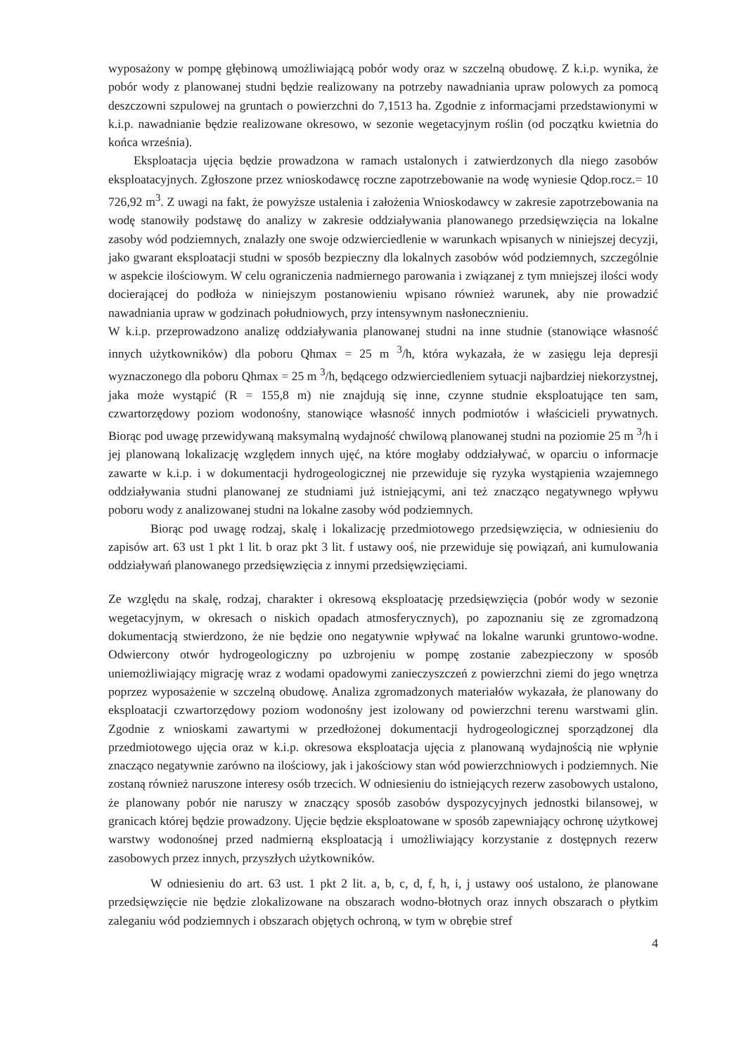wyposażony w pompę głębinową umożliwiającą pobór wody oraz w szczelną obudowę. Z k.i.p. wynika, że pobór wody z planowanej studni będzie realizowany na potrzeby nawadniania upraw polowych za pomocą deszczowni szpulowej na gruntach o powierzchni do 7,1513 ha. Zgodnie z informacjami przedstawionymi w k.i.p. nawadnianie będzie realizowane okresowo, w sezonie wegetacyjnym roślin (od początku kwietnia do końca września).
Eksploatacja ujęcia będzie prowadzona w ramach ustalonych i zatwierdzonych dla niego zasobów eksploatacyjnych. Zgłoszone przez wnioskodawcę roczne zapotrzebowanie na wodę wyniesie Qdop.rocz.= 10 726,92 m<sup>3</sup>. Z uwagi na fakt, że powyższe ustalenia i założenia Wnioskodawcy w zakresie zapotrzebowania na wodę stanowiły podstawę do analizy w zakresie oddziaływania planowanego przedsięwzięcia na lokalne zasoby wód podziemnych, znalazły one swoje odzwierciedlenie w warunkach wpisanych w niniejszej decyzji, jako gwarant eksploatacji studni w sposób bezpieczny dla lokalnych zasobów wód podziemnych, szczególnie w aspekcie ilościowym. W celu ograniczenia nadmiernego parowania i związanej z tym mniejszej ilości wody docierającej do podłoża w niniejszym postanowieniu wpisano również warunek, aby nie prowadzić nawadniania upraw w godzinach południowych, przy intensywnym nasłonecznieniu.
W k.i.p. przeprowadzono analizę oddziaływania planowanej studni na inne studnie (stanowiące własność innych użytkowników) dla poboru Qhmax = 25 m <sup>3</sup>/h, która wykazała, że w zasięgu leja depresji wyznaczonego dla poboru Qhmax = 25 m <sup>3</sup>/h, będącego odzwierciedleniem sytuacji najbardziej niekorzystnej, jaka może wystąpić (R = 155,8 m) nie znajdują się inne, czynne studnie eksploatujące ten sam, czwartorzędowy poziom wodonośny, stanowiące własność innych podmiotów i właścicieli prywatnych. Biorąc pod uwagę przewidywaną maksymalną wydajność chwilową planowanej studni na poziomie 25 m <sup>3</sup>/h i jej planowaną lokalizację względem innych ujęć, na które mogłaby oddziaływać, w oparciu o informacje zawarte w k.i.p. i w dokumentacji hydrogeologicznej nie przewiduje się ryzyka wystąpienia wzajemnego oddziaływania studni planowanej ze studniami już istniejącymi, ani też znacząco negatywnego wpływu poboru wody z analizowanej studni na lokalne zasoby wód podziemnych.
Biorąc pod uwagę rodzaj, skalę i lokalizację przedmiotowego przedsięwzięcia, w odniesieniu do zapisów art. 63 ust 1 pkt 1 lit. b oraz pkt 3 lit. f ustawy ooś, nie przewiduje się powiązań, ani kumulowania oddziaływań planowanego przedsięwzięcia z innymi przedsięwzięciami.
Ze względu na skalę, rodzaj, charakter i okresową eksploatację przedsięwzięcia (pobór wody w sezonie wegetacyjnym, w okresach o niskich opadach atmosferycznych), po zapoznaniu się ze zgromadzoną dokumentacją stwierdzono, że nie będzie ono negatywnie wpływać na lokalne warunki gruntowo-wodne. Odwiercony otwór hydrogeologiczny po uzbrojeniu w pompę zostanie zabezpieczony w sposób uniemożliwiający migrację wraz z wodami opadowymi zanieczyszczeń z powierzchni ziemi do jego wnętrza poprzez wyposażenie w szczelną obudowę. Analiza zgromadzonych materiałów wykazała, że planowany do eksploatacji czwartorzędowy poziom wodonośny jest izolowany od powierzchni terenu warstwami glin. Zgodnie z wnioskami zawartymi w przedłożonej dokumentacji hydrogeologicznej sporządzonej dla przedmiotowego ujęcia oraz w k.i.p. okresowa eksploatacja ujęcia z planowaną wydajnością nie wpłynie znacząco negatywnie zarówno na ilościowy, jak i jakościowy stan wód powierzchniowych i podziemnych. Nie zostaną również naruszone interesy osób trzecich. W odniesieniu do istniejących rezerw zasobowych ustalono, że planowany pobór nie naruszy w znaczący sposób zasobów dyspozycyjnych jednostki bilansowej, w granicach której będzie prowadzony. Ujęcie będzie eksploatowane w sposób zapewniający ochronę użytkowej warstwy wodonośnej przed nadmierną eksploatacją i umożliwiający korzystanie z dostępnych rezerw zasobowych przez innych, przyszłych użytkowników.
W odniesieniu do art. 63 ust. 1 pkt 2 lit. a, b, c, d, f, h, i, j ustawy ooś ustalono, że planowane przedsięwzięcie nie będzie zlokalizowane na obszarach wodno-błotnych oraz innych obszarach o płytkim zaleganiu wód podziemnych i obszarach objętych ochroną, w tym w obrębie stref
4